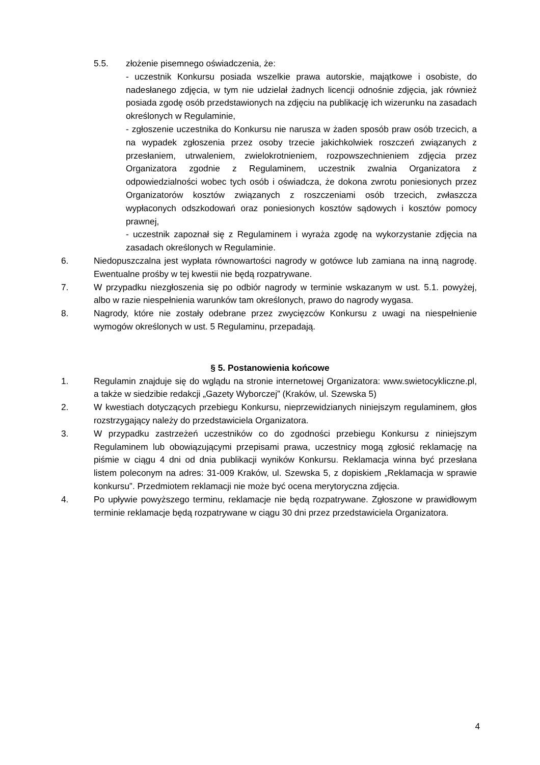5.5. złożenie pisemnego oświadczenia, że:
- uczestnik Konkursu posiada wszelkie prawa autorskie, majątkowe i osobiste, do nadesłanego zdjęcia, w tym nie udzielał żadnych licencji odnośnie zdjęcia, jak również posiada zgodę osób przedstawionych na zdjęciu na publikację ich wizerunku na zasadach określonych w Regulaminie,
- zgłoszenie uczestnika do Konkursu nie narusza w żaden sposób praw osób trzecich, a na wypadek zgłoszenia przez osoby trzecie jakichkolwiek roszczeń związanych z przesłaniem, utrwaleniem, zwielokrotnieniem, rozpowszechnieniem zdjęcia przez Organizatora zgodnie z Regulaminem, uczestnik zwalnia Organizatora z odpowiedzialności wobec tych osób i oświadcza, że dokona zwrotu poniesionych przez Organizatorów kosztów związanych z roszczeniami osób trzecich, zwłaszcza wypłaconych odszkodowań oraz poniesionych kosztów sądowych i kosztów pomocy prawnej,
- uczestnik zapoznał się z Regulaminem i wyraża zgodę na wykorzystanie zdjęcia na zasadach określonych w Regulaminie.
6. Niedopuszczalna jest wypłata równowartości nagrody w gotówce lub zamiana na inną nagrodę. Ewentualne prośby w tej kwestii nie będą rozpatrywane.
7. W przypadku niezgłoszenia się po odbiór nagrody w terminie wskazanym w ust. 5.1. powyżej, albo w razie niespełnienia warunków tam określonych, prawo do nagrody wygasa.
8. Nagrody, które nie zostały odebrane przez zwycięzców Konkursu z uwagi na niespełnienie wymogów określonych w ust. 5 Regulaminu, przepadają.
§ 5. Postanowienia końcowe
1. Regulamin znajduje się do wglądu na stronie internetowej Organizatora: www.swietocykliczne.pl, a także w siedzibie redakcji „Gazety Wyborczej” (Kraków, ul. Szewska 5)
2. W kwestiach dotyczących przebiegu Konkursu, nieprzewidzianych niniejszym regulaminem, głos rozstrzygający należy do przedstawiciela Organizatora.
3. W przypadku zastrzeżeń uczestników co do zgodności przebiegu Konkursu z niniejszym Regulaminem lub obowiązującymi przepisami prawa, uczestnicy mogą zgłosić reklamację na piśmie w ciągu 4 dni od dnia publikacji wyników Konkursu. Reklamacja winna być przesłana listem poleconym na adres: 31-009 Kraków, ul. Szewska 5, z dopiskiem „Reklamacja w sprawie konkursu”. Przedmiotem reklamacji nie może być ocena merytoryczna zdjęcia.
4. Po upływie powyższego terminu, reklamacje nie będą rozpatrywane. Zgłoszone w prawidłowym terminie reklamacje będą rozpatrywane w ciągu 30 dni przez przedstawiciela Organizatora.
4